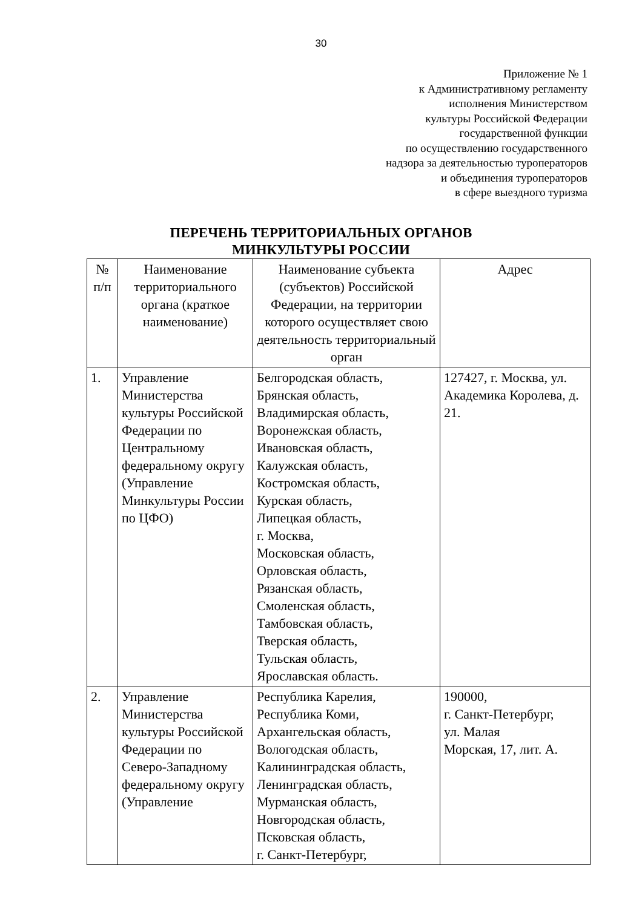30
Приложение № 1
к Административному регламенту
исполнения Министерством
культуры Российской Федерации
государственной функции
по осуществлению государственного
надзора за деятельностью туроператоров
и объединения туроператоров
в сфере выездного туризма
ПЕРЕЧЕНЬ ТЕРРИТОРИАЛЬНЫХ ОРГАНОВ
МИНКУЛЬТУРЫ РОССИИ
| № п/п | Наименование территориального органа (краткое наименование) | Наименование субъекта (субъектов) Российской Федерации, на территории которого осуществляет свою деятельность территориальный орган | Адрес |
| --- | --- | --- | --- |
| 1. | Управление Министерства культуры Российской Федерации по Центральному федеральному округу (Управление Минкультуры России по ЦФО) | Белгородская область, Брянская область, Владимирская область, Воронежская область, Ивановская область, Калужская область, Костромская область, Курская область, Липецкая область, г. Москва, Московская область, Орловская область, Рязанская область, Смоленская область, Тамбовская область, Тверская область, Тульская область, Ярославская область. | 127427, г. Москва, ул. Академика Королева, д. 21. |
| 2. | Управление Министерства культуры Российской Федерации по Северо-Западному федеральному округу (Управление | Республика Карелия, Республика Коми, Архангельская область, Вологодская область, Калининградская область, Ленинградская область, Мурманская область, Новгородская область, Псковская область, г. Санкт-Петербург, | 190000, г. Санкт-Петербург, ул. Малая Морская, 17, лит. А. |